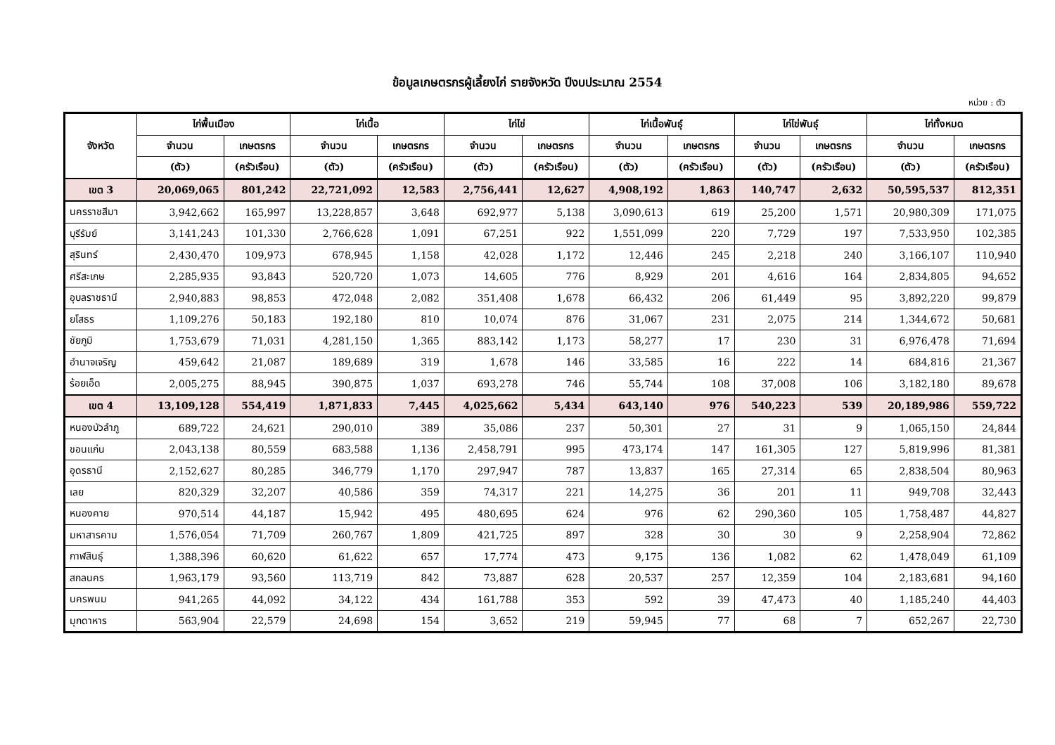ข้อมูลเกษตรกรผู้เลี้ยงไก่ รายจังหวัด ปีงบประมาณ 2554
หน่วย : ตัว
| จังหวัด | ไก่พื้นเมือง | | ไก่เนื้อ | | ไก่ไข่ | | ไก่เนื้อพันธุ์ | | ไก่ไข่พันธุ์ | | ไก่ทั้งหมด | |
| --- | --- | --- | --- | --- | --- | --- | --- | --- | --- | --- | --- | --- |
| | จำนวน | เกษตรกร | จำนวน | เกษตรกร | จำนวน | เกษตรกร | จำนวน | เกษตรกร | จำนวน | เกษตรกร | จำนวน | เกษตรกร |
| | (ตัว) | (ครัวเรือน) | (ตัว) | (ครัวเรือน) | (ตัว) | (ครัวเรือน) | (ตัว) | (ครัวเรือน) | (ตัว) | (ครัวเรือน) | (ตัว) | (ครัวเรือน) |
| เขต 3 | 20,069,065 | 801,242 | 22,721,092 | 12,583 | 2,756,441 | 12,627 | 4,908,192 | 1,863 | 140,747 | 2,632 | 50,595,537 | 812,351 |
| นครราชสีมา | 3,942,662 | 165,997 | 13,228,857 | 3,648 | 692,977 | 5,138 | 3,090,613 | 619 | 25,200 | 1,571 | 20,980,309 | 171,075 |
| บุรีรัมย์ | 3,141,243 | 101,330 | 2,766,628 | 1,091 | 67,251 | 922 | 1,551,099 | 220 | 7,729 | 197 | 7,533,950 | 102,385 |
| สุรินทร์ | 2,430,470 | 109,973 | 678,945 | 1,158 | 42,028 | 1,172 | 12,446 | 245 | 2,218 | 240 | 3,166,107 | 110,940 |
| ศรีสะเกษ | 2,285,935 | 93,843 | 520,720 | 1,073 | 14,605 | 776 | 8,929 | 201 | 4,616 | 164 | 2,834,805 | 94,652 |
| อุบลราชธานี | 2,940,883 | 98,853 | 472,048 | 2,082 | 351,408 | 1,678 | 66,432 | 206 | 61,449 | 95 | 3,892,220 | 99,879 |
| ยโสธร | 1,109,276 | 50,183 | 192,180 | 810 | 10,074 | 876 | 31,067 | 231 | 2,075 | 214 | 1,344,672 | 50,681 |
| ชัยภูมิ | 1,753,679 | 71,031 | 4,281,150 | 1,365 | 883,142 | 1,173 | 58,277 | 17 | 230 | 31 | 6,976,478 | 71,694 |
| อำนาจเจริญ | 459,642 | 21,087 | 189,689 | 319 | 1,678 | 146 | 33,585 | 16 | 222 | 14 | 684,816 | 21,367 |
| ร้อยเอ็ด | 2,005,275 | 88,945 | 390,875 | 1,037 | 693,278 | 746 | 55,744 | 108 | 37,008 | 106 | 3,182,180 | 89,678 |
| เขต 4 | 13,109,128 | 554,419 | 1,871,833 | 7,445 | 4,025,662 | 5,434 | 643,140 | 976 | 540,223 | 539 | 20,189,986 | 559,722 |
| หนองบัวลำภู | 689,722 | 24,621 | 290,010 | 389 | 35,086 | 237 | 50,301 | 27 | 31 | 9 | 1,065,150 | 24,844 |
| ขอนแก่น | 2,043,138 | 80,559 | 683,588 | 1,136 | 2,458,791 | 995 | 473,174 | 147 | 161,305 | 127 | 5,819,996 | 81,381 |
| อุดรธานี | 2,152,627 | 80,285 | 346,779 | 1,170 | 297,947 | 787 | 13,837 | 165 | 27,314 | 65 | 2,838,504 | 80,963 |
| เลย | 820,329 | 32,207 | 40,586 | 359 | 74,317 | 221 | 14,275 | 36 | 201 | 11 | 949,708 | 32,443 |
| หนองคาย | 970,514 | 44,187 | 15,942 | 495 | 480,695 | 624 | 976 | 62 | 290,360 | 105 | 1,758,487 | 44,827 |
| มหาสารคาม | 1,576,054 | 71,709 | 260,767 | 1,809 | 421,725 | 897 | 328 | 30 | 30 | 9 | 2,258,904 | 72,862 |
| กาฬสินธุ์ | 1,388,396 | 60,620 | 61,622 | 657 | 17,774 | 473 | 9,175 | 136 | 1,082 | 62 | 1,478,049 | 61,109 |
| สกลนคร | 1,963,179 | 93,560 | 113,719 | 842 | 73,887 | 628 | 20,537 | 257 | 12,359 | 104 | 2,183,681 | 94,160 |
| นครพนม | 941,265 | 44,092 | 34,122 | 434 | 161,788 | 353 | 592 | 39 | 47,473 | 40 | 1,185,240 | 44,403 |
| มุกดาหาร | 563,904 | 22,579 | 24,698 | 154 | 3,652 | 219 | 59,945 | 77 | 68 | 7 | 652,267 | 22,730 |